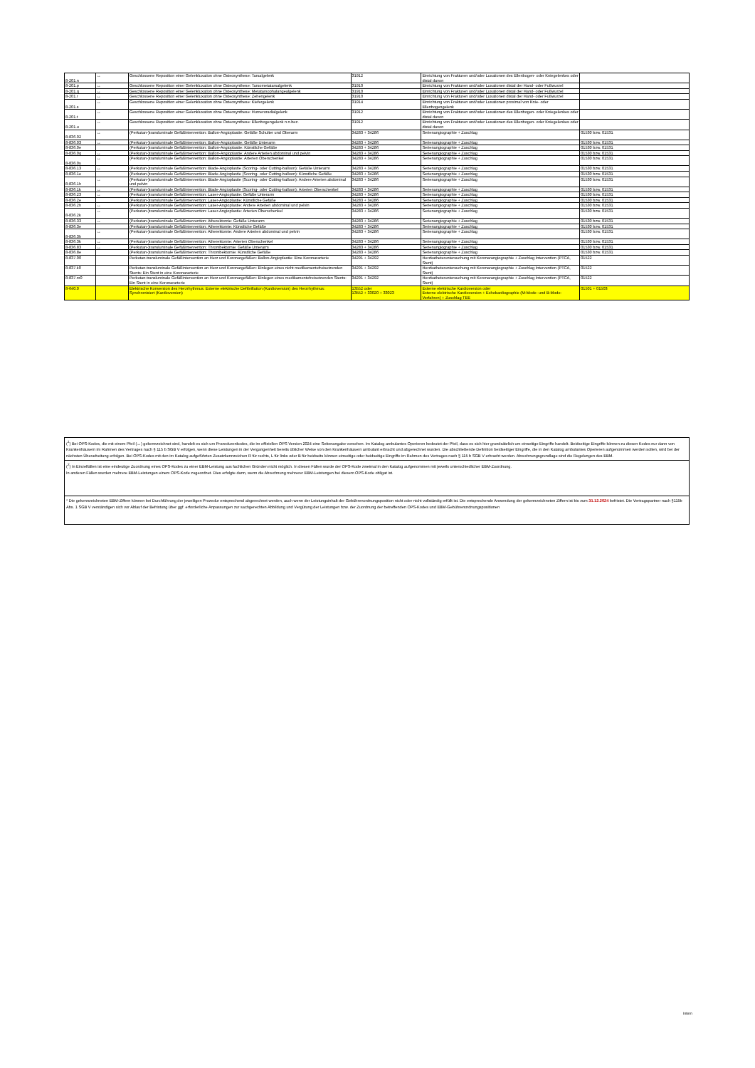| 8-201.n | ↔ | Geschlossene Reposition einer Gelenkluxation ohne Osteosynthese: Tarsalgelenk | 31912 | Einrichtung von Frakturen und/oder Luxationen des Ellenbogen- oder Kniegelenkes oder distal davon | |
| 8-201.p | ↔ | Geschlossene Reposition einer Gelenkluxation ohne Osteosynthese: Tarsometatarsalgelenk | 31910 | Einrichtung von Frakturen und/oder Luxationen distal der Hand- oder Fußwurzel | |
| 8-201.q | ↔ | Geschlossene Reposition einer Gelenkluxation ohne Osteosynthese: Metatarsophalangealgelenk | 31910 | Einrichtung von Frakturen und/oder Luxationen distal der Hand- oder Fußwurzel | |
| 8-201.r | ↔ | Geschlossene Reposition einer Gelenkluxation ohne Osteosynthese: Zehengelenk | 31910 | Einrichtung von Frakturen und/oder Luxationen distal der Hand- oder Fußwurzel | |
| 8-201.s | ↔ | Geschlossene Reposition einer Gelenkluxation ohne Osteosynthese: Kiefergelenk | 31914 | Einrichtung von Frakturen und/oder Luxationen proximal von Knie- oder Ellenbogengelenk | |
| 8-201.t | ↔ | Geschlossene Reposition einer Gelenkluxation ohne Osteosynthese: Humeroradialgelenk | 31912 | Einrichtung von Frakturen und/oder Luxationen des Ellenbogen- oder Kniegelenkes oder distal davon | |
| 8-201.u | ↔ | Geschlossene Reposition einer Gelenkluxation ohne Osteosynthese: Ellenbogengelenk n.n.bez. | 31912 | Einrichtung von Frakturen und/oder Luxationen des Ellenbogen- oder Kniegelenkes oder distal davon | |
| 8-836.02 | ↔ | (Perkutan-)transluminale Gefäßintervention: Ballon-Angioplastie: Gefäße Schulter und Oberarm | 34283 + 34286 | Serienangiographie + Zuschlag | 01530 bzw. 01531 |
| 8-836.03 | ↔ | (Perkutan-)transluminale Gefäßintervention: Ballon-Angioplastie: Gefäße Unterarm | 34283 + 34286 | Serienangiographie + Zuschlag | 01530 bzw. 01531 |
| 8-836.0e | | (Perkutan-)transluminale Gefäßintervention: Ballon-Angioplastie: Künstliche Gefäße | 34283 + 34286 | Serienangiographie + Zuschlag | 01530 bzw. 01531 |
| 8-836.0q | ↔ | (Perkutan-)transluminale Gefäßintervention: Ballon-Angioplastie: Andere Arterien abdominal und pelvin | 34283 + 34286 | Serienangiographie + Zuschlag | 01530 bzw. 01531 |
| 8-836.0s | ↔ | (Perkutan-)transluminale Gefäßintervention: Ballon-Angioplastie: Arterien Oberschenkel | 34283 + 34286 | Serienangiographie + Zuschlag | 01530 bzw. 01531 |
| 8-836.13 | ↔ | (Perkutan-)transluminale Gefäßintervention: Blade-Angioplastie (Scoring- oder Cutting-balloon): Gefäße Unterarm | 34283 + 34286 | Serienangiographie + Zuschlag | 01530 bzw. 01531 |
| 8-836.1e | | (Perkutan-)transluminale Gefäßintervention: Blade-Angioplastie (Scoring- oder Cutting-balloon): Künstliche Gefäße | 34283 + 34286 | Serienangiographie + Zuschlag | 01530 bzw. 01531 |
| 8-836.1h | ↔ | (Perkutan-)transluminale Gefäßintervention: Blade-Angioplastie (Scoring- oder Cutting-balloon): Andere Arterien abdominal und pelvin | 34283 + 34286 | Serienangiographie + Zuschlag | 01530 bzw. 01531 |
| 8-836.1k | ↔ | (Perkutan-)transluminale Gefäßintervention: Blade-Angioplastie (Scoring- oder Cutting-balloon): Arterien Oberschenkel | 34283 + 34286 | Serienangiographie + Zuschlag | 01530 bzw. 01531 |
| 8-836.23 | ↔ | (Perkutan-)transluminale Gefäßintervention: Laser-Angioplastie: Gefäße Unterarm | 34283 + 34286 | Serienangiographie + Zuschlag | 01530 bzw. 01531 |
| 8-836.2e | | (Perkutan-)transluminale Gefäßintervention: Laser-Angioplastie: Künstliche Gefäße | 34283 + 34286 | Serienangiographie + Zuschlag | 01530 bzw. 01531 |
| 8-836.2h | ↔ | (Perkutan-)transluminale Gefäßintervention: Laser-Angioplastie: Andere Arterien abdominal und pelvin | 34283 + 34286 | Serienangiographie + Zuschlag | 01530 bzw. 01531 |
| 8-836.2k | ↔ | (Perkutan-)transluminale Gefäßintervention: Laser-Angioplastie: Arterien Oberschenkel | 34283 + 34286 | Serienangiographie + Zuschlag | 01530 bzw. 01531 |
| 8-836.33 | ↔ | (Perkutan-)transluminale Gefäßintervention: Atherektomie: Gefäße Unterarm | 34283 + 34286 | Serienangiographie + Zuschlag | 01530 bzw. 01531 |
| 8-836.3e | | (Perkutan-)transluminale Gefäßintervention: Atherektomie: Künstliche Gefäße | 34283 + 34286 | Serienangiographie + Zuschlag | 01530 bzw. 01531 |
| 8-836.3h | ↔ | (Perkutan-)transluminale Gefäßintervention: Atherektomie: Andere Arterien abdominal und pelvin | 34283 + 34286 | Serienangiographie + Zuschlag | 01530 bzw. 01531 |
| 8-836.3k | ↔ | (Perkutan-)transluminale Gefäßintervention: Atherektomie: Arterien Oberschenkel | 34283 + 34286 | Serienangiographie + Zuschlag | 01530 bzw. 01531 |
| 8-836.83 | ↔ | (Perkutan-)transluminale Gefäßintervention: Thrombektomie: Gefäße Unterarm | 34283 + 34286 | Serienangiographie + Zuschlag | 01530 bzw. 01531 |
| 8-836.8e | | (Perkutan-)transluminale Gefäßintervention: Thrombektomie: Künstliche Gefäße | 34283 + 34286 | Serienangiographie + Zuschlag | 01530 bzw. 01531 |
| 8-837.00 | | Perkutan-transluminale Gefäßintervention an Herz und Koronargefäßen: Ballon-Angioplastie: Eine Koronararterie | 34291 + 34292 | Herzkatheteruntersuchung mit Koronarangiographie + Zuschlag Intervention (PTCA, Stent) | 01522 |
| 8-837.k0 | | Perkutan-transluminale Gefäßintervention an Herz und Koronargefäßen: Einlegen eines nicht medikamentefreisetzenden Stents: Ein Stent in eine Koronararterie | 34291 + 34292 | Herzkatheteruntersuchung mit Koronarangiographie + Zuschlag Intervention (PTCA, Stent) | 01522 |
| 8-837.m0 | | Perkutan-transluminale Gefäßintervention an Herz und Koronargefäßen: Einlegen eines medikamentefreisetzenden Stents: Ein Stent in eine Koronararterie | 34291 + 34292 | Herzkatheteruntersuchung mit Koronarangiographie + Zuschlag Intervention (PTCA, Stent) | 01522 |
| 8-640.0 | | Elektrische Konversion des Herzrhythmus: Externe elektrische Defibrillation (Kardioversion) des Herzrhythmus: Synchronisiert (Kardioversion) | 13552 oder 13552 + 33020 + 33023 | Externe elektrische Kardioversion oder Externe elektrische Kardioversion + Echokardiographie (M-Mode- und B-Mode-Verfahren) + Zuschlag TEE | 01501 + 01503 |
(<sup>1</sup>) Bei OPS-Kodes, die mit einem Pfeil (↔) gekennzeichnet sind, handelt es sich um Prozedurenkodes, die im offiziellen OPS Version 2024 eine Seitenangabe vorsehen. Im Katalog ambulantes Operieren bedeutet der Pfeil, dass es sich hier grundsätzlich um einseitige Eingriffe handelt. Beidseitige Eingriffe können zu diesen Kodes nur dann von Krankenhäusern im Rahmen des Vertrages nach § 115 b SGB V erfolgen, wenn diese Leistungen in der Vergangenheit bereits üblicher Weise von den Krankenhäusern ambulant erbracht und abgerechnet wurden. Die abschließende Definition beidseitiger Eingriffe, die in den Katalog ambulantes Operieren aufgenommen werden sollen, wird bei der nächsten Überarbeitung erfolgen. Bei OPS-Kodes mit den im Katalog aufgeführten Zusatzkennzeichen R für rechts, L für links oder B für beidseits können einseitige oder beidseitige Eingriffe im Rahmen des Vertrages nach § 115 b SGB V erbracht werden. Abrechnungsgrundlage sind die Regelungen des EBM.
(<sup>2</sup>) In Einzelfällen ist eine eindeutige Zuordnung eines OPS-Kodes zu einer EBM-Leistung aus fachlichen Gründen nicht möglich. In diesen Fällen wurde der OPS-Kode zweimal in den Katalog aufgenommen mit jeweils unterschiedlicher EBM-Zuordnung.
In anderen Fällen wurden mehrere EBM-Leistungen einem OPS-Kode zugeordnet. Dies erfolgte dann, wenn die Abrechnung mehrerer EBM-Leistungen bei diesem OPS-Kode obligat ist.
* Die gekennzeichneten EBM-Ziffern können bei Durchführung der jeweiligen Prozedur entsprechend abgerechnet werden, auch wenn der Leistungsinhalt der Gebührenordnungsposition nicht oder nicht vollständig erfüllt ist. Die entsprechende Anwendung der gekennzeichneten Ziffern ist bis zum 31.12.2024 befristet. Die Vertragspartner nach §115b Abs. 1 SGB V verständigen sich vor Ablauf der Befristung über ggf. erforderliche Anpassungen zur sachgerechten Abbildung und Vergütung der Leistungen bzw. der Zuordnung der betreffenden OPS-Kodes und EBM-Gebührenordnungspositionen
Intern